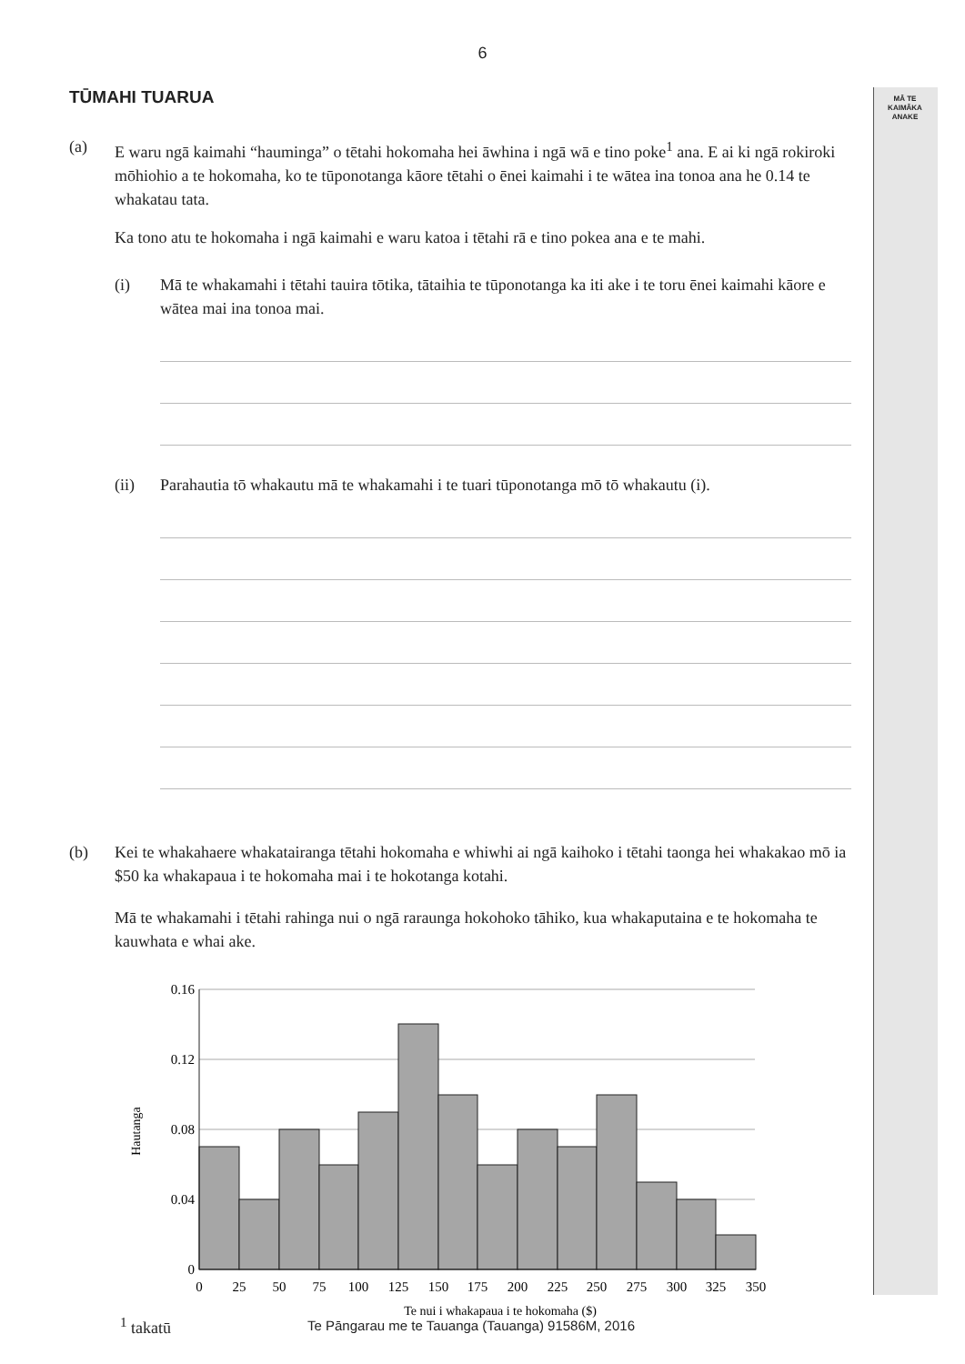MĀ TE
KAIMĀKA
ANAKE
6
TŪMAHI TUARUA
(a) E waru ngā kaimahi “hauminga” o tētahi hokomaha hei āwhina i ngā wā e tino poke<sup>1</sup> ana. E ai ki ngā rokiroki mōhiohio a te hokomaha, ko te tūponotanga kāore tētahi o ēnei kaimahi i te wātea ina tonoa ana he 0.14 te whakatau tata.
Ka tono atu te hokomaha i ngā kaimahi e waru katoa i tētahi rā e tino pokea ana e te mahi.
(i) Mā te whakamahi i tētahi tauira tōtika, tātaihia te tūponotanga ka iti ake i te toru ēnei kaimahi kāore e wātea mai ina tonoa mai.
(ii) Parahautia tō whakautu mā te whakamahi i te tuari tūponotanga mō tō whakautu (i).
(b) Kei te whakahaere whakatairanga tētahi hokomaha e whiwhi ai ngā kaihoko i tētahi taonga hei whakakao mō ia $50 ka whakapaua i te hokomaha mai i te hokotanga kotahi.
Mā te whakamahi i tētahi rahinga nui o ngā raraunga hokohoko tāhiko, kua whakaputaina e te hokomaha te kauwhata e whai ake.
0.16
0.12
0.08
0.04
0
0
25
50
75
100
125
150
175
200
225
250
275
300
325
350
Te nui i whakapaua i te hokomaha ($)
Hautanga
<sup>1</sup> takatū
Te Pāngarau me te Tauanga (Tauanga) 91586M, 2016